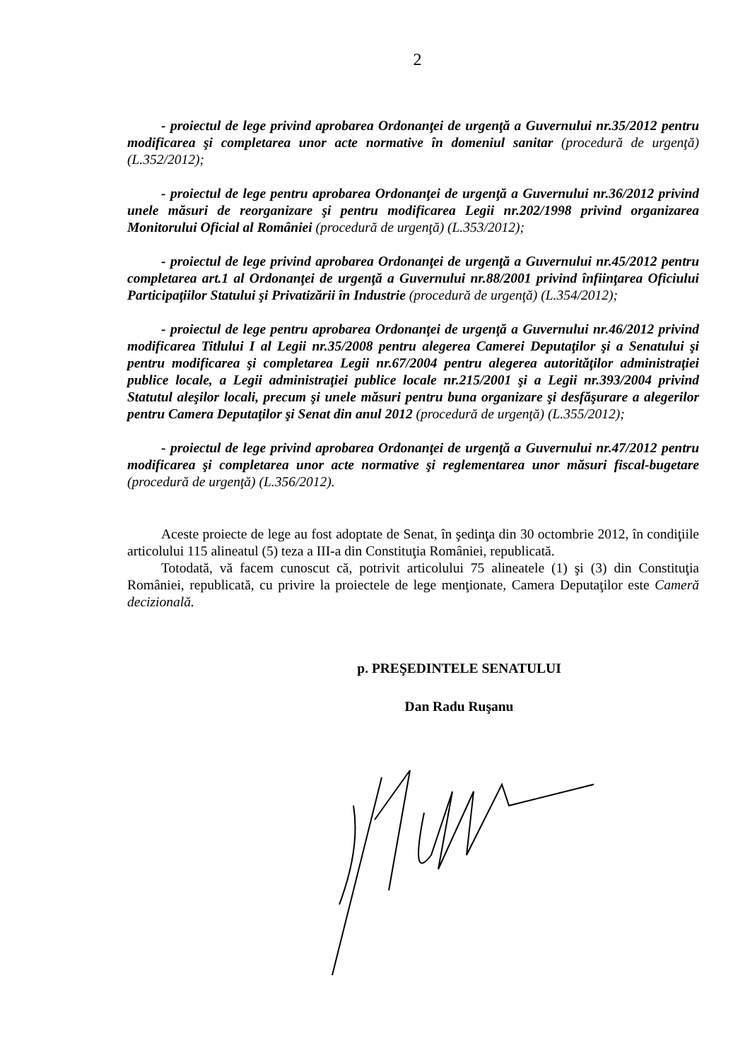2
- proiectul de lege privind aprobarea Ordonanţei de urgenţă a Guvernului nr.35/2012 pentru modificarea şi completarea unor acte normative în domeniul sanitar (procedură de urgenţă) (L.352/2012);
- proiectul de lege pentru aprobarea Ordonanţei de urgenţă a Guvernului nr.36/2012 privind unele măsuri de reorganizare şi pentru modificarea Legii nr.202/1998 privind organizarea Monitorului Oficial al României (procedură de urgenţă) (L.353/2012);
- proiectul de lege privind aprobarea Ordonanţei de urgenţă a Guvernului nr.45/2012 pentru completarea art.1 al Ordonanţei de urgenţă a Guvernului nr.88/2001 privind înfiinţarea Oficiului Participaţiilor Statului şi Privatizării în Industrie (procedură de urgenţă) (L.354/2012);
- proiectul de lege pentru aprobarea Ordonanţei de urgenţă a Guvernului nr.46/2012 privind modificarea Titlului I al Legii nr.35/2008 pentru alegerea Camerei Deputaţilor şi a Senatului şi pentru modificarea şi completarea Legii nr.67/2004 pentru alegerea autorităţilor administraţiei publice locale, a Legii administraţiei publice locale nr.215/2001 şi a Legii nr.393/2004 privind Statutul aleşilor locali, precum şi unele măsuri pentru buna organizare şi desfăşurare a alegerilor pentru Camera Deputaţilor şi Senat din anul 2012 (procedură de urgenţă) (L.355/2012);
- proiectul de lege privind aprobarea Ordonanţei de urgenţă a Guvernului nr.47/2012 pentru modificarea şi completarea unor acte normative şi reglementarea unor măsuri fiscal-bugetare (procedură de urgenţă) (L.356/2012).
Aceste proiecte de lege au fost adoptate de Senat, în şedinţa din 30 octombrie 2012, în condiţiile articolului 115 alineatul (5) teza a III-a din Constituţia României, republicată.
Totodată, vă facem cunoscut că, potrivit articolului 75 alineatele (1) şi (3) din Constituţia României, republicată, cu privire la proiectele de lege menţionate, Camera Deputaţilor este Cameră decizională.
p. PREŞEDINTELE SENATULUI
Dan Radu Ruşanu